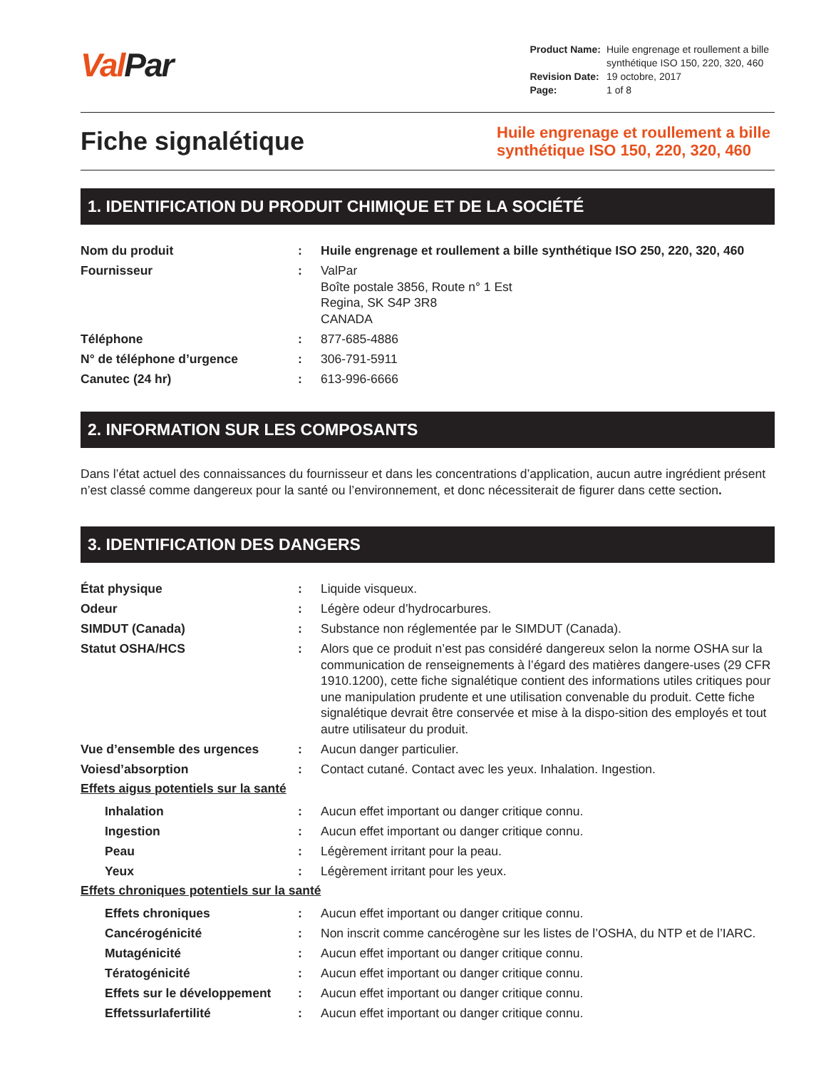Val Par
| Product Name: | Huile engrenage et roullement a bille synthétique ISO 150, 220, 320, 460 |
| Revision Date: | 19 octobre, 2017 |
| Page: | 1 of 8 |
Fiche signalétique
Huile engrenage et roullement a bille synthétique ISO 150, 220, 320, 460
1. IDENTIFICATION DU PRODUIT CHIMIQUE ET DE LA SOCIÉTÉ
Nom du produit : Huile engrenage et roullement a bille synthétique ISO 250, 220, 320, 460
Fournisseur : ValPar
Boîte postale 3856, Route n° 1 Est
Regina, SK S4P 3R8
CANADA
Téléphone : 877-685-4886
N° de téléphone d’urgence : 306-791-5911
Canutec (24 hr) : 613-996-6666
2. INFORMATION SUR LES COMPOSANTS
Dans l’état actuel des connaissances du fournisseur et dans les concentrations d’application, aucun autre ingrédient présent n’est classé comme dangereux pour la santé ou l’environnement, et donc nécessiterait de figurer dans cette section.
3. IDENTIFICATION DES DANGERS
État physique : Liquide visqueux.
Odeur : Légère odeur d’hydrocarbures.
SIMDUT (Canada) : Substance non réglementée par le SIMDUT (Canada).
Statut OSHA/HCS : Alors que ce produit n’est pas considéré dangereux selon la norme OSHA sur la communication de renseignements à l’égard des matières dangere-uses (29 CFR 1910.1200), cette fiche signalétique contient des informations utiles critiques pour une manipulation prudente et une utilisation convenable du produit. Cette fiche signalétique devrait être conservée et mise à la dispo-sition des employés et tout autre utilisateur du produit.
Vue d’ensemble des urgences : Aucun danger particulier.
Voiesd’absorption : Contact cutané. Contact avec les yeux. Inhalation. Ingestion.
Effets aigus potentiels sur la santé
Inhalation : Aucun effet important ou danger critique connu.
Ingestion : Aucun effet important ou danger critique connu.
Peau : Légèrement irritant pour la peau.
Yeux : Légèrement irritant pour les yeux.
Effets chroniques potentiels sur la santé
Effets chroniques : Aucun effet important ou danger critique connu.
Cancérogénicité : Non inscrit comme cancérogène sur les listes de l’OSHA, du NTP et de l’IARC.
Mutagénicité : Aucun effet important ou danger critique connu.
Tératogénicité : Aucun effet important ou danger critique connu.
Effets sur le développement
: Aucun effet important ou danger critique connu.
Effetssurlafertilité : Aucun effet important ou danger critique connu.